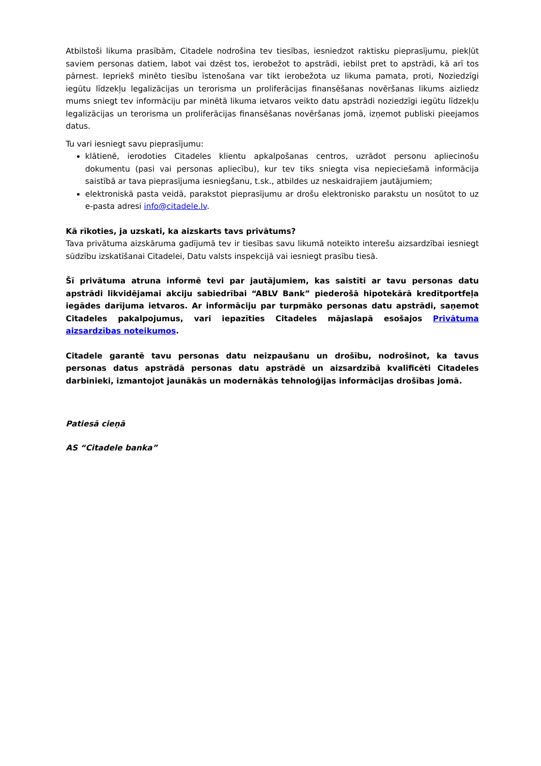Atbilstoši likuma prasībām, Citadele nodrošina tev tiesības, iesniedzot raktisku pieprasījumu, piekļūt saviem personas datiem, labot vai dzēst tos, ierobežot to apstrādi, iebilst pret to apstrādi, kā arī tos pārnest. Iepriekš minēto tiesību īstenošana var tikt ierobežota uz likuma pamata, proti, Noziedzīgi iegūtu līdzekļu legalizācijas un terorisma un proliferācijas finansēšanas novēršanas likums aizliedz mums sniegt tev informāciju par minētā likuma ietvaros veikto datu apstrādi noziedzīgi iegūtu līdzekļu legalizācijas un terorisma un proliferācijas finansēšanas novēršanas jomā, izņemot publiski pieejamos datus.
Tu vari iesniegt savu pieprasījumu:
klātienē, ierodoties Citadeles klientu apkalpošanas centros, uzrādot personu apliecinošu dokumentu (pasi vai personas apliecību), kur tev tiks sniegta visa nepieciešamā informācija saistībā ar tava pieprasījuma iesniegšanu, t.sk., atbildes uz neskaidrajiem jautājumiem;
elektroniskā pasta veidā, parakstot pieprasījumu ar drošu elektronisko parakstu un nosūtot to uz e-pasta adresi info@citadele.lv.
Kā rīkoties, ja uzskati, ka aizskarts tavs privātums?
Tava privātuma aizskāruma gadījumā tev ir tiesības savu likumā noteikto interešu aizsardzībai iesniegt sūdzību izskatīšanai Citadelei, Datu valsts inspekcijā vai iesniegt prasību tiesā.
Šī privātuma atruna informē tevi par jautājumiem, kas saistīti ar tavu personas datu apstrādi likvidējamai akciju sabiedrībai “ABLV Bank” piederošā hipotekārā kredītportfeļa iegādes darījuma ietvaros. Ar informāciju par turpmāko personas datu apstrādi, saņemot Citadeles pakalpojumus, vari iepazīties Citadeles mājaslapā esošajos Privātuma aizsardzības noteikumos.
Citadele garantē tavu personas datu neizpaušanu un drošību, nodrošinot, ka tavus personas datus apstrādā personas datu apstrādē un aizsardzībā kvalificēti Citadeles darbinieki, izmantojot jaunākās un modernākās tehnoloģijas informācijas drošības jomā.
Patiesā cieņā
AS “Citadele banka”